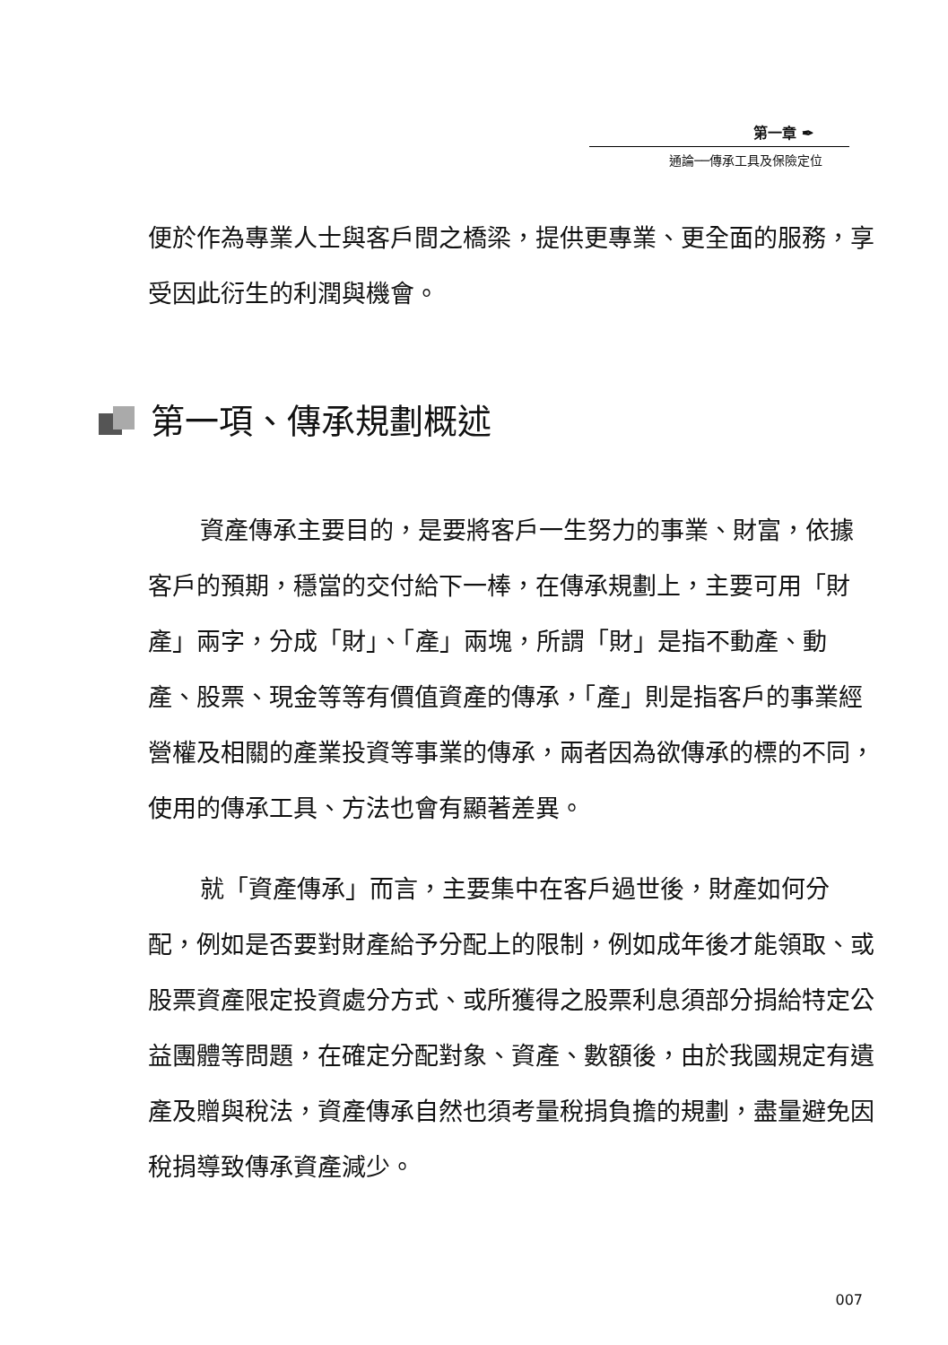第一章 ✒
通論──傳承工具及保險定位
便於作為專業人士與客戶間之橋梁，提供更專業、更全面的服務，享受因此衍生的利潤與機會。
第一項、傳承規劃概述
資產傳承主要目的，是要將客戶一生努力的事業、財富，依據客戶的預期，穩當的交付給下一棒，在傳承規劃上，主要可用「財產」兩字，分成「財」、「產」兩塊，所謂「財」是指不動產、動產、股票、現金等等有價值資產的傳承，「產」則是指客戶的事業經營權及相關的產業投資等事業的傳承，兩者因為欲傳承的標的不同，使用的傳承工具、方法也會有顯著差異。
就「資產傳承」而言，主要集中在客戶過世後，財產如何分配，例如是否要對財產給予分配上的限制，例如成年後才能領取、或股票資產限定投資處分方式、或所獲得之股票利息須部分捐給特定公益團體等問題，在確定分配對象、資產、數額後，由於我國規定有遺產及贈與稅法，資產傳承自然也須考量稅捐負擔的規劃，盡量避免因稅捐導致傳承資產減少。
007